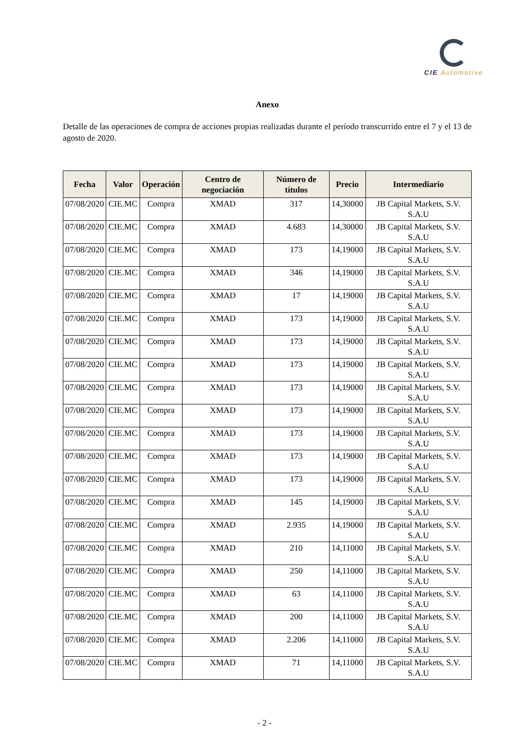CIE Automotive
Anexo
Detalle de las operaciones de compra de acciones propias realizadas durante el período transcurrido entre el 7 y el 13 de agosto de 2020.
| Fecha | Valor | Operación | Centro de negociación | Número de títulos | Precio | Intermediario |
| --- | --- | --- | --- | --- | --- | --- |
| 07/08/2020 | CIE.MC | Compra | XMAD | 317 | 14,30000 | JB Capital Markets, S.V. S.A.U |
| 07/08/2020 | CIE.MC | Compra | XMAD | 4.683 | 14,30000 | JB Capital Markets, S.V. S.A.U |
| 07/08/2020 | CIE.MC | Compra | XMAD | 173 | 14,19000 | JB Capital Markets, S.V. S.A.U |
| 07/08/2020 | CIE.MC | Compra | XMAD | 346 | 14,19000 | JB Capital Markets, S.V. S.A.U |
| 07/08/2020 | CIE.MC | Compra | XMAD | 17 | 14,19000 | JB Capital Markets, S.V. S.A.U |
| 07/08/2020 | CIE.MC | Compra | XMAD | 173 | 14,19000 | JB Capital Markets, S.V. S.A.U |
| 07/08/2020 | CIE.MC | Compra | XMAD | 173 | 14,19000 | JB Capital Markets, S.V. S.A.U |
| 07/08/2020 | CIE.MC | Compra | XMAD | 173 | 14,19000 | JB Capital Markets, S.V. S.A.U |
| 07/08/2020 | CIE.MC | Compra | XMAD | 173 | 14,19000 | JB Capital Markets, S.V. S.A.U |
| 07/08/2020 | CIE.MC | Compra | XMAD | 173 | 14,19000 | JB Capital Markets, S.V. S.A.U |
| 07/08/2020 | CIE.MC | Compra | XMAD | 173 | 14,19000 | JB Capital Markets, S.V. S.A.U |
| 07/08/2020 | CIE.MC | Compra | XMAD | 173 | 14,19000 | JB Capital Markets, S.V. S.A.U |
| 07/08/2020 | CIE.MC | Compra | XMAD | 173 | 14,19000 | JB Capital Markets, S.V. S.A.U |
| 07/08/2020 | CIE.MC | Compra | XMAD | 145 | 14,19000 | JB Capital Markets, S.V. S.A.U |
| 07/08/2020 | CIE.MC | Compra | XMAD | 2.935 | 14,19000 | JB Capital Markets, S.V. S.A.U |
| 07/08/2020 | CIE.MC | Compra | XMAD | 210 | 14,11000 | JB Capital Markets, S.V. S.A.U |
| 07/08/2020 | CIE.MC | Compra | XMAD | 250 | 14,11000 | JB Capital Markets, S.V. S.A.U |
| 07/08/2020 | CIE.MC | Compra | XMAD | 63 | 14,11000 | JB Capital Markets, S.V. S.A.U |
| 07/08/2020 | CIE.MC | Compra | XMAD | 200 | 14,11000 | JB Capital Markets, S.V. S.A.U |
| 07/08/2020 | CIE.MC | Compra | XMAD | 2.206 | 14,11000 | JB Capital Markets, S.V. S.A.U |
| 07/08/2020 | CIE.MC | Compra | XMAD | 71 | 14,11000 | JB Capital Markets, S.V. S.A.U |
- 2 -